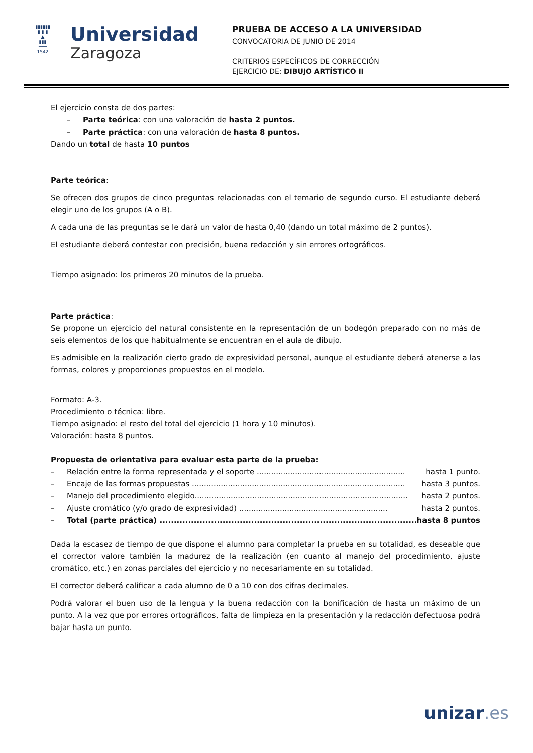▮▮▮▮▮▮
▮ ▮ ▮
▲
▮▮▮
━━━
1542
Universidad
Zaragoza
PRUEBA DE ACCESO A LA UNIVERSIDAD
CONVOCATORIA DE JUNIO DE 2014
CRITERIOS ESPECÍFICOS DE CORRECCIÓN
EJERCICIO DE: DIBUJO ARTÍSTICO II
El ejercicio consta de dos partes:
– Parte teórica: con una valoración de hasta 2 puntos.
– Parte práctica: con una valoración de hasta 8 puntos.
Dando un total de hasta 10 puntos
Parte teórica:
Se ofrecen dos grupos de cinco preguntas relacionadas con el temario de segundo curso. El estudiante deberá elegir uno de los grupos (A o B).
A cada una de las preguntas se le dará un valor de hasta 0,40 (dando un total máximo de 2 puntos).
El estudiante deberá contestar con precisión, buena redacción y sin errores ortográficos.
Tiempo asignado: los primeros 20 minutos de la prueba.
Parte práctica:
Se propone un ejercicio del natural consistente en la representación de un bodegón preparado con no más de seis elementos de los que habitualmente se encuentran en el aula de dibujo.
Es admisible en la realización cierto grado de expresividad personal, aunque el estudiante deberá atenerse a las formas, colores y proporciones propuestos en el modelo.
Formato: A-3.
Procedimiento o técnica: libre.
Tiempo asignado: el resto del total del ejercicio (1 hora y 10 minutos).
Valoración: hasta 8 puntos.
Propuesta de orientativa para evaluar esta parte de la prueba:
– Relación entre la forma representada y el soporte .............................................................. hasta 1 punto.
– Encaje de las formas propuestas ......................................................................................... hasta 3 puntos.
– Manejo del procedimiento elegido......................................................................................... hasta 2 puntos.
– Ajuste cromático (y/o grado de expresividad) .............................................................. hasta 2 puntos.
– Total (parte práctica) .......................................................................................... hasta 8 puntos
Dada la escasez de tiempo de que dispone el alumno para completar la prueba en su totalidad, es deseable que el corrector valore también la madurez de la realización (en cuanto al manejo del procedimiento, ajuste cromático, etc.) en zonas parciales del ejercicio y no necesariamente en su totalidad.
El corrector deberá calificar a cada alumno de 0 a 10 con dos cifras decimales.
Podrá valorar el buen uso de la lengua y la buena redacción con la bonificación de hasta un máximo de un punto. A la vez que por errores ortográficos, falta de limpieza en la presentación y la redacción defectuosa podrá bajar hasta un punto.
unizar.es